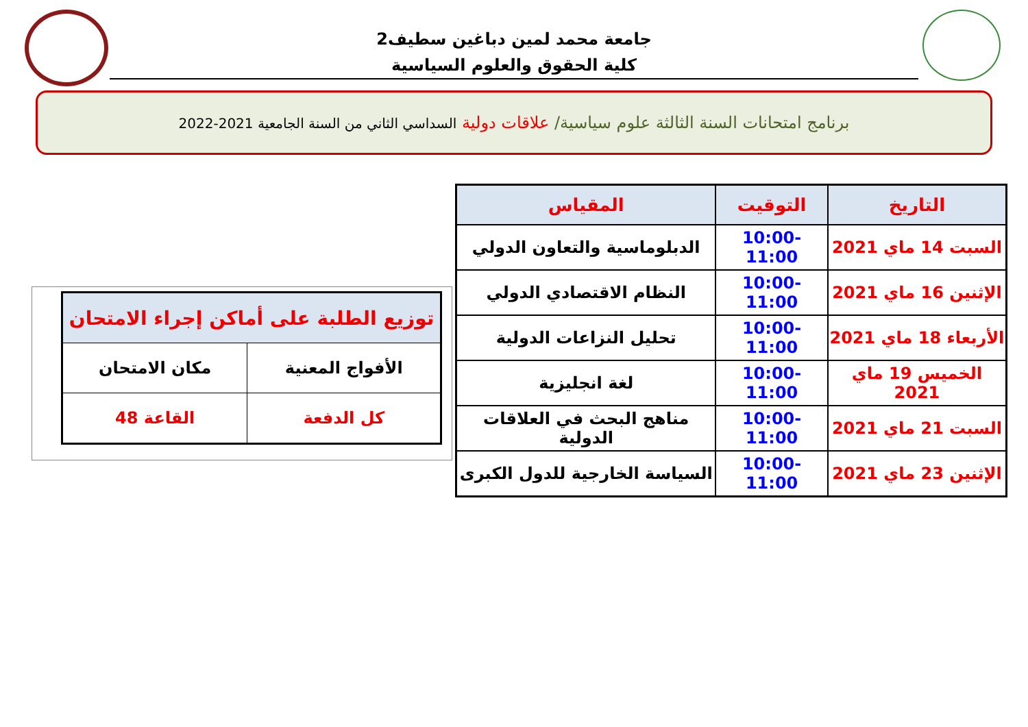جامعة محمد لمين دباغين سطيف2
كلية الحقوق والعلوم السياسية
برنامج امتحانات السنة الثالثة علوم سياسية/ علاقات دولية السداسي الثاني من السنة الجامعية 2021-2022
| التاريخ | التوقيت | المقياس |
| --- | --- | --- |
| السبت 14 ماي 2021 | 10:00-11:00 | الدبلوماسية والتعاون الدولي |
| الإثنين 16 ماي 2021 | 10:00-11:00 | النظام الاقتصادي الدولي |
| الأربعاء 18 ماي 2021 | 10:00-11:00 | تحليل النزاعات الدولية |
| الخميس 19 ماي 2021 | 10:00-11:00 | لغة انجليزية |
| السبت 21 ماي 2021 | 10:00-11:00 | مناهج البحث في العلاقات الدولية |
| الإثنين 23 ماي 2021 | 10:00-11:00 | السياسة الخارجية للدول الكبرى |
| توزيع الطلبة على أماكن إجراء الامتحان | |
| --- | --- |
| الأفواج المعنية | مكان الامتحان |
| كل الدفعة | القاعة 48 |